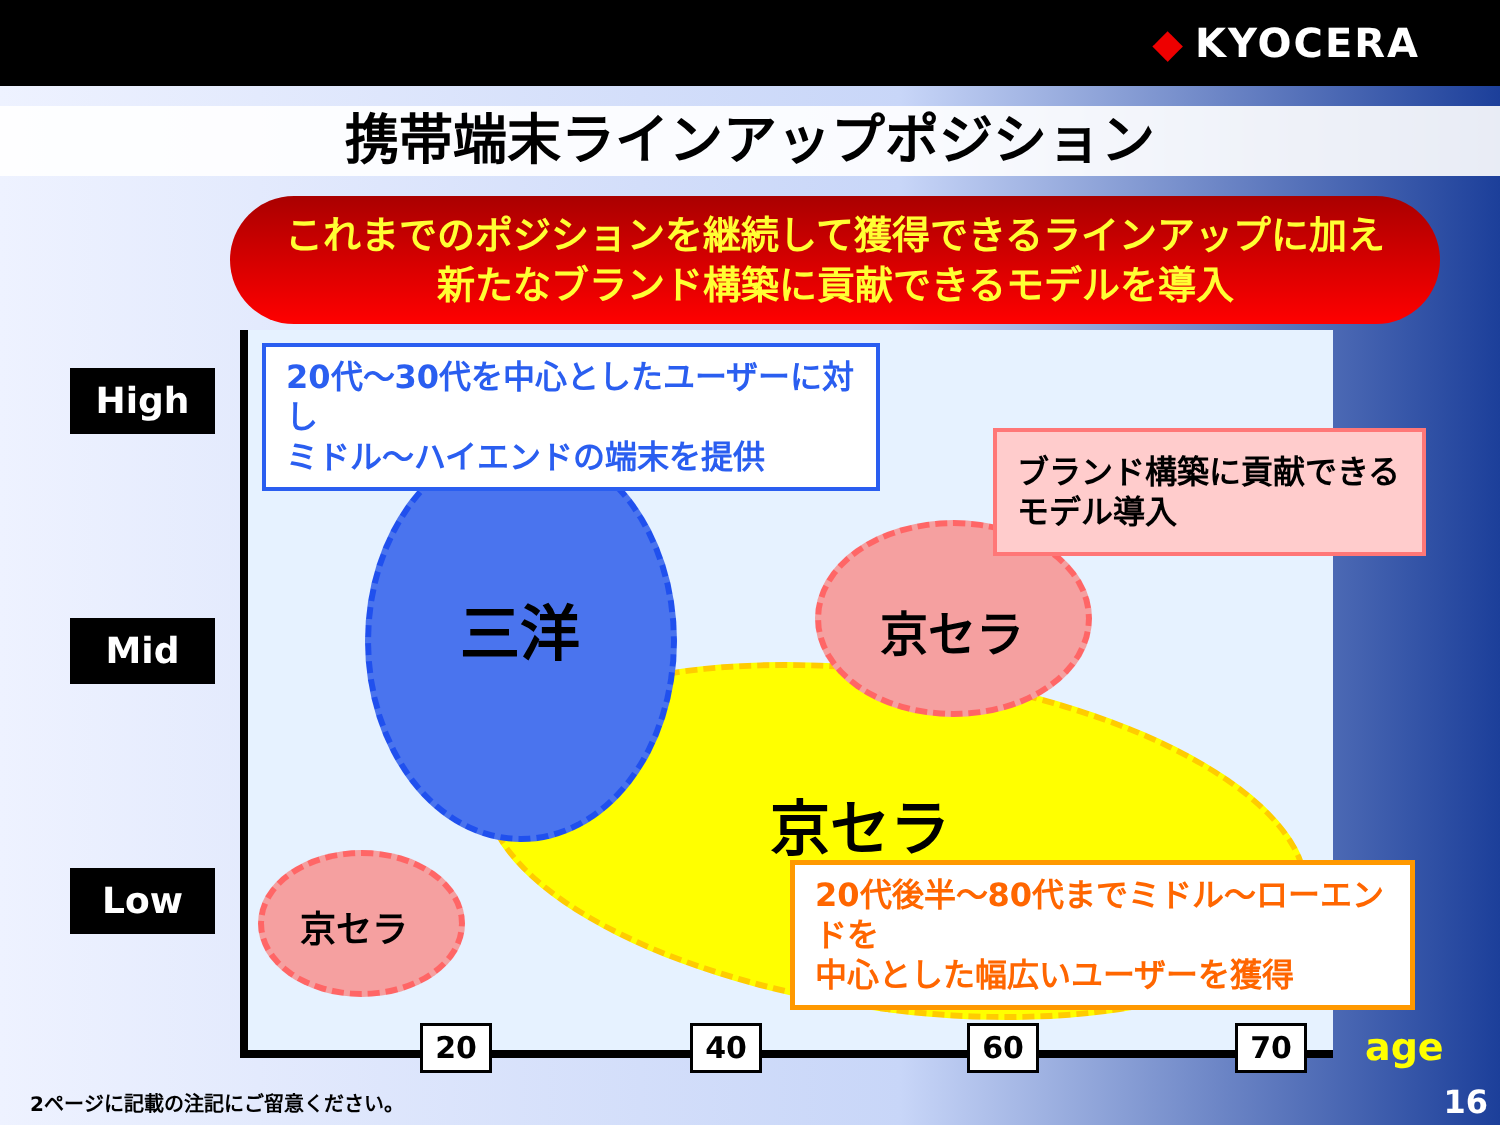◆ KYOCERA
携帯端末ラインアップポジション
これまでのポジションを継続して獲得できるラインアップに加え
新たなブランド構築に貢献できるモデルを導入
High
Mid
Low
三洋 京セラ
京セラ
京セラ
20代～30代を中心としたユーザーに対し
ミドル～ハイエンドの端末を提供
ブランド構築に貢献できる
モデル導入
20代後半～80代までミドル～ローエンドを
中心とした幅広いユーザーを獲得
20 40 60 70 age
2ページに記載の注記にご留意ください。
16